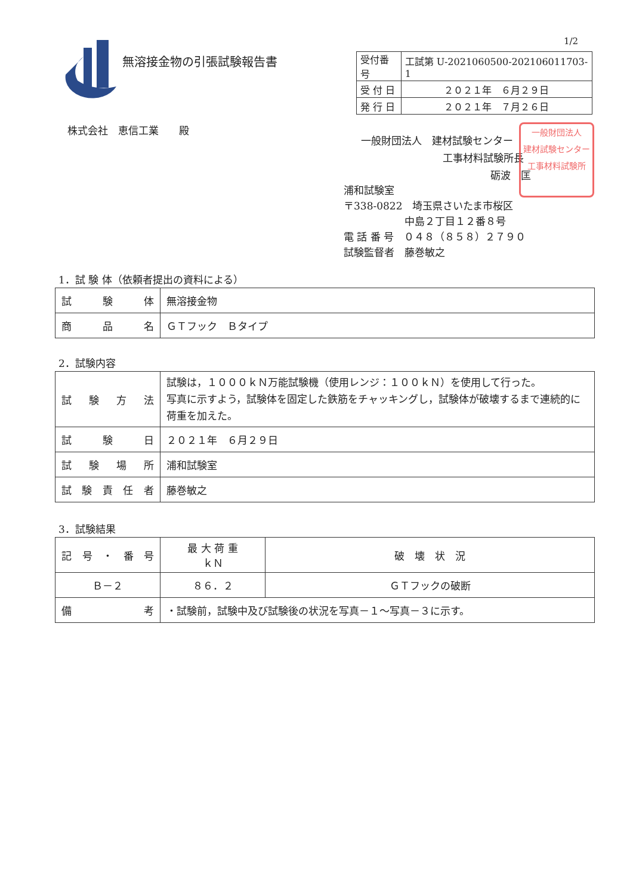1/2
無溶接金物の引張試験報告書
| 受付番号 | 工試第 U-2021060500-202106011703-1 |
| 受 付 日 | ２０２１年 ６月２９日 |
| 発 行 日 | ２０２１年 ７月２６日 |
株式会社　恵信工業　　殿
一般財団法人　建材試験センター
工事材料試験所長
砺波　匡
一般財団法人
建材試験センター
工事材料試験所
浦和試験室
〒338-0822　埼玉県さいたま市桜区
中島２丁目１２番８号
電 話 番 号　０４８（８５８）２７９０
試験監督者　藤巻敏之
1．試 験 体（依頼者提出の資料による）
| 試 験 体 | 無溶接金物 |
| 商 品 名 | ＧＴフック Ｂタイプ |
2．試験内容
| 試 験 方 法 | 試験は，１０００ｋＮ万能試験機（使用レンジ：１００ｋＮ）を使用して行った。 写真に示すよう，試験体を固定した鉄筋をチャッキングし，試験体が破壊するまで連続的に荷重を加えた。 |
| 試 験 日 | ２０２１年 ６月２９日 |
| 試 験 場 所 | 浦和試験室 |
| 試 験 責 任 者 | 藤巻敏之 |
3．試験結果
| 記 号 ・ 番 号 | 最 大 荷 重 ｋＮ | 破 壊 状 況 |
| Ｂ－２ | ８６．２ | ＧＴフックの破断 |
| 備 考 | ・試験前，試験中及び試験後の状況を写真－１～写真－３に示す。 | |